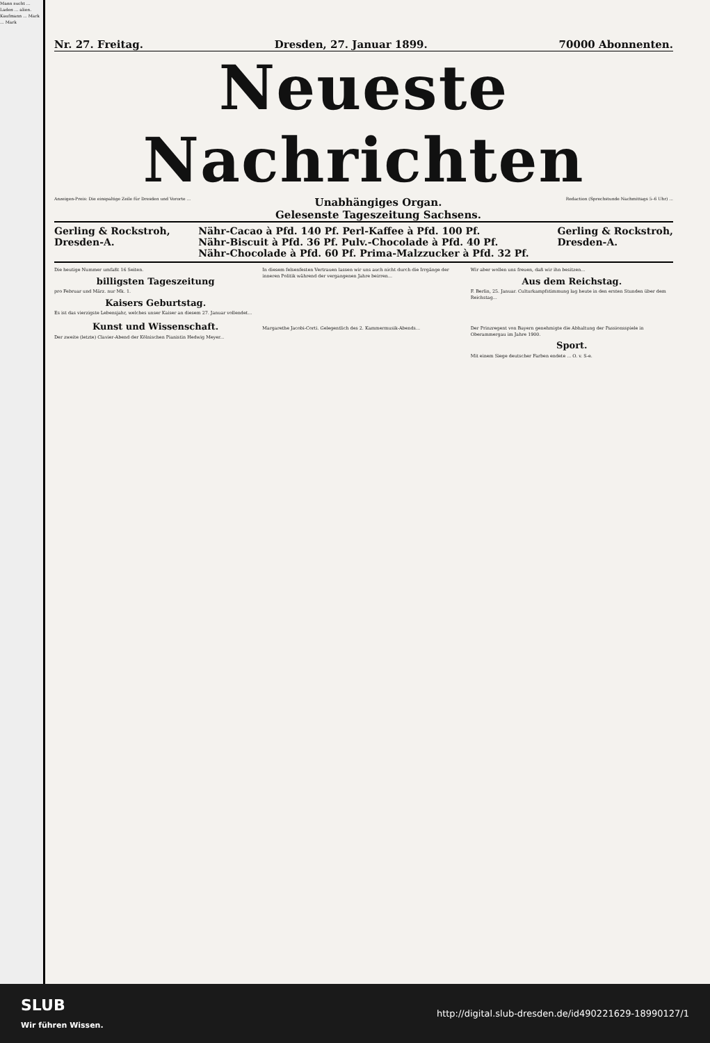Mann sucht ... Laden ... alien. Kaufmann ... Mark ... Mark
Nr. 27. Freitag. Dresden, 27. Januar 1899. 70000 Abonnenten.
Neueste Nachrichten
Anzeigen-Preis: Die einspaltige Zeile für Dresden und Vororte ...
Unabhängiges Organ.
Gelesenste Tageszeitung Sachsens.
Redaction (Sprechstunde Nachmittags 5–6 Uhr) ...
Gerling & Rockstroh,
Dresden-A. Nähr-Cacao à Pfd. 140 Pf. Perl-Kaffee à Pfd. 100 Pf.
Nähr-Biscuit à Pfd. 36 Pf. Pulv.-Chocolade à Pfd. 40 Pf.
Nähr-Chocolade à Pfd. 60 Pf. Prima-Malzzucker à Pfd. 32 Pf. Gerling & Rockstroh,
Dresden-A.
Die heutige Nummer umfaßt 16 Seiten.
billigsten Tageszeitung
pro Februar und März. nur Mk. 1.
Kaisers Geburtstag.
Es ist das vierzigste Lebensjahr, welches unser Kaiser an diesem 27. Januar vollendet...
In diesem felsenfesten Vertrauen lassen wir uns auch nicht durch die Irrgänge der inneren Politik während der vergangenen Jahre beirren...
Wir aber wollen uns freuen, daß wir ihn besitzen...
Aus dem Reichstag.
F. Berlin, 25. Januar. Culturkampfstimmung lag heute in den ersten Stunden über dem Reichstag...
Kunst und Wissenschaft.
Der zweite (letzte) Clavier-Abend der Kölnischen Pianistin Hedwig Meyer...
Margarethe Jacobi-Corti. Gelegentlich des 2. Kammermusik-Abends...
Der Prinzregent von Bayern genehmigte die Abhaltung der Passionsspiele in Oberammergau im Jahre 1900.
Sport.
Mit einem Siege deutscher Farben endete ... O. v. S-e.
SLUB
Wir führen Wissen. http://digital.slub-dresden.de/id490221629-18990127/1